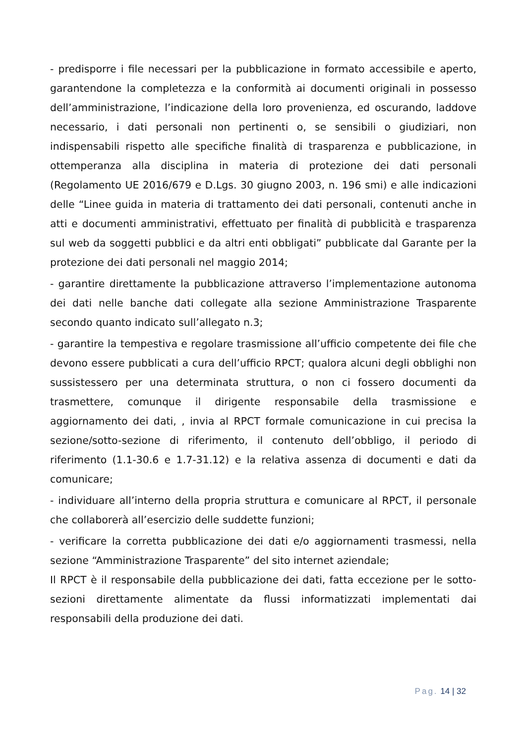- predisporre i file necessari per la pubblicazione in formato accessibile e aperto, garantendone la completezza e la conformità ai documenti originali in possesso dell’amministrazione, l’indicazione della loro provenienza, ed oscurando, laddove necessario, i dati personali non pertinenti o, se sensibili o giudiziari, non indispensabili rispetto alle specifiche finalità di trasparenza e pubblicazione, in ottemperanza alla disciplina in materia di protezione dei dati personali (Regolamento UE 2016/679 e D.Lgs. 30 giugno 2003, n. 196 smi) e alle indicazioni delle “Linee guida in materia di trattamento dei dati personali, contenuti anche in atti e documenti amministrativi, effettuato per finalità di pubblicità e trasparenza sul web da soggetti pubblici e da altri enti obbligati” pubblicate dal Garante per la protezione dei dati personali nel maggio 2014;
- garantire direttamente la pubblicazione attraverso l’implementazione autonoma dei dati nelle banche dati collegate alla sezione Amministrazione Trasparente secondo quanto indicato sull’allegato n.3;
- garantire la tempestiva e regolare trasmissione all’ufficio competente dei file che devono essere pubblicati a cura dell’ufficio RPCT; qualora alcuni degli obblighi non sussistessero per una determinata struttura, o non ci fossero documenti da trasmettere, comunque il dirigente responsabile della trasmissione e aggiornamento dei dati, , invia al RPCT formale comunicazione in cui precisa la sezione/sotto-sezione di riferimento, il contenuto dell’obbligo, il periodo di riferimento (1.1-30.6 e 1.7-31.12) e la relativa assenza di documenti e dati da comunicare;
- individuare all’interno della propria struttura e comunicare al RPCT, il personale che collaborerà all’esercizio delle suddette funzioni;
- verificare la corretta pubblicazione dei dati e/o aggiornamenti trasmessi, nella sezione “Amministrazione Trasparente” del sito internet aziendale;
Il RPCT è il responsabile della pubblicazione dei dati, fatta eccezione per le sotto-sezioni direttamente alimentate da flussi informatizzati implementati dai responsabili della produzione dei dati.
Pag. 14 | 32